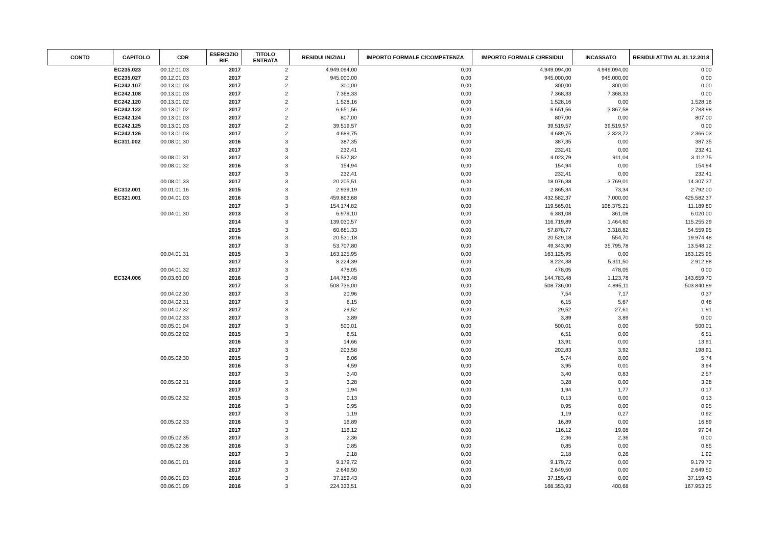| CONTO | CAPITOLO | CDR | ESERCIZIO RIF. | TITOLO ENTRATA | RESIDUI INIZIALI | IMPORTO FORMALE C/COMPETENZA | IMPORTO FORMALE C/RESIDUI | INCASSATO | RESIDUI ATTIVI AL 31.12.2018 |
| --- | --- | --- | --- | --- | --- | --- | --- | --- | --- |
| | EC235.023 | 00.12.01.03 | 2017 | 2 | 4.949.094,00 | 0,00 | 4.949.094,00 | 4.949.094,00 | 0,00 |
| | EC235.027 | 00.12.01.03 | 2017 | 2 | 945.000,00 | 0,00 | 945.000,00 | 945.000,00 | 0,00 |
| | EC242.107 | 00.13.01.03 | 2017 | 2 | 300,00 | 0,00 | 300,00 | 300,00 | 0,00 |
| | EC242.108 | 00.13.01.03 | 2017 | 2 | 7.368,33 | 0,00 | 7.368,33 | 7.368,33 | 0,00 |
| | EC242.120 | 00.13.01.02 | 2017 | 2 | 1.528,16 | 0,00 | 1.528,16 | 0,00 | 1.528,16 |
| | EC242.122 | 00.13.01.02 | 2017 | 2 | 6.651,56 | 0,00 | 6.651,56 | 3.867,58 | 2.783,98 |
| | EC242.124 | 00.13.01.03 | 2017 | 2 | 807,00 | 0,00 | 807,00 | 0,00 | 807,00 |
| | EC242.125 | 00.13.01.03 | 2017 | 2 | 39.519,57 | 0,00 | 39.519,57 | 39.519,57 | 0,00 |
| | EC242.126 | 00.13.01.03 | 2017 | 2 | 4.689,75 | 0,00 | 4.689,75 | 2.323,72 | 2.366,03 |
| | EC311.002 | 00.08.01.30 | 2016 | 3 | 387,35 | 0,00 | 387,35 | 0,00 | 387,35 |
| | | | 2017 | 3 | 232,41 | 0,00 | 232,41 | 0,00 | 232,41 |
| | | 00.08.01.31 | 2017 | 3 | 5.537,82 | 0,00 | 4.023,79 | 911,04 | 3.112,75 |
| | | 00.08.01.32 | 2016 | 3 | 154,94 | 0,00 | 154,94 | 0,00 | 154,94 |
| | | | 2017 | 3 | 232,41 | 0,00 | 232,41 | 0,00 | 232,41 |
| | | 00.08.01.33 | 2017 | 3 | 20.205,51 | 0,00 | 18.076,38 | 3.769,01 | 14.307,37 |
| | EC312.001 | 00.01.01.16 | 2015 | 3 | 2.939,19 | 0,00 | 2.865,34 | 73,34 | 2.792,00 |
| | EC321.001 | 00.04.01.03 | 2016 | 3 | 459.863,68 | 0,00 | 432.582,37 | 7.000,00 | 425.582,37 |
| | | | 2017 | 3 | 154.174,82 | 0,00 | 119.565,01 | 108.375,21 | 11.189,80 |
| | | 00.04.01.30 | 2013 | 3 | 6.979,10 | 0,00 | 6.381,08 | 361,08 | 6.020,00 |
| | | | 2014 | 3 | 139.030,57 | 0,00 | 116.719,89 | 1.464,60 | 115.255,29 |
| | | | 2015 | 3 | 60.681,33 | 0,00 | 57.878,77 | 3.318,82 | 54.559,95 |
| | | | 2016 | 3 | 20.531,18 | 0,00 | 20.529,18 | 554,70 | 19.974,48 |
| | | | 2017 | 3 | 53.707,80 | 0,00 | 49.343,90 | 35.795,78 | 13.548,12 |
| | | 00.04.01.31 | 2015 | 3 | 163.125,95 | 0,00 | 163.125,95 | 0,00 | 163.125,95 |
| | | | 2017 | 3 | 8.224,39 | 0,00 | 8.224,38 | 5.311,50 | 2.912,88 |
| | | 00.04.01.32 | 2017 | 3 | 478,05 | 0,00 | 478,05 | 478,05 | 0,00 |
| | EC324.006 | 00.03.60.00 | 2016 | 3 | 144.783,48 | 0,00 | 144.783,48 | 1.123,78 | 143.659,70 |
| | | | 2017 | 3 | 508.736,00 | 0,00 | 508.736,00 | 4.895,11 | 503.840,89 |
| | | 00.04.02.30 | 2017 | 3 | 20,96 | 0,00 | 7,54 | 7,17 | 0,37 |
| | | 00.04.02.31 | 2017 | 3 | 6,15 | 0,00 | 6,15 | 5,67 | 0,48 |
| | | 00.04.02.32 | 2017 | 3 | 29,52 | 0,00 | 29,52 | 27,61 | 1,91 |
| | | 00.04.02.33 | 2017 | 3 | 3,89 | 0,00 | 3,89 | 3,89 | 0,00 |
| | | 00.05.01.04 | 2017 | 3 | 500,01 | 0,00 | 500,01 | 0,00 | 500,01 |
| | | 00.05.02.02 | 2015 | 3 | 6,51 | 0,00 | 6,51 | 0,00 | 6,51 |
| | | | 2016 | 3 | 14,66 | 0,00 | 13,91 | 0,00 | 13,91 |
| | | | 2017 | 3 | 203,58 | 0,00 | 202,83 | 3,92 | 198,91 |
| | | 00.05.02.30 | 2015 | 3 | 6,06 | 0,00 | 5,74 | 0,00 | 5,74 |
| | | | 2016 | 3 | 4,59 | 0,00 | 3,95 | 0,01 | 3,94 |
| | | | 2017 | 3 | 3,40 | 0,00 | 3,40 | 0,83 | 2,57 |
| | | 00.05.02.31 | 2016 | 3 | 3,28 | 0,00 | 3,28 | 0,00 | 3,28 |
| | | | 2017 | 3 | 1,94 | 0,00 | 1,94 | 1,77 | 0,17 |
| | | 00.05.02.32 | 2015 | 3 | 0,13 | 0,00 | 0,13 | 0,00 | 0,13 |
| | | | 2016 | 3 | 0,95 | 0,00 | 0,95 | 0,00 | 0,95 |
| | | | 2017 | 3 | 1,19 | 0,00 | 1,19 | 0,27 | 0,92 |
| | | 00.05.02.33 | 2016 | 3 | 16,89 | 0,00 | 16,89 | 0,00 | 16,89 |
| | | | 2017 | 3 | 116,12 | 0,00 | 116,12 | 19,08 | 97,04 |
| | | 00.05.02.35 | 2017 | 3 | 2,36 | 0,00 | 2,36 | 2,36 | 0,00 |
| | | 00.05.02.36 | 2016 | 3 | 0,85 | 0,00 | 0,85 | 0,00 | 0,85 |
| | | | 2017 | 3 | 2,18 | 0,00 | 2,18 | 0,26 | 1,92 |
| | | 00.06.01.01 | 2016 | 3 | 9.179,72 | 0,00 | 9.179,72 | 0,00 | 9.179,72 |
| | | | 2017 | 3 | 2.649,50 | 0,00 | 2.649,50 | 0,00 | 2.649,50 |
| | | 00.06.01.03 | 2016 | 3 | 37.159,43 | 0,00 | 37.159,43 | 0,00 | 37.159,43 |
| | | 00.06.01.09 | 2016 | 3 | 224.333,51 | 0,00 | 168.353,93 | 400,68 | 167.953,25 |